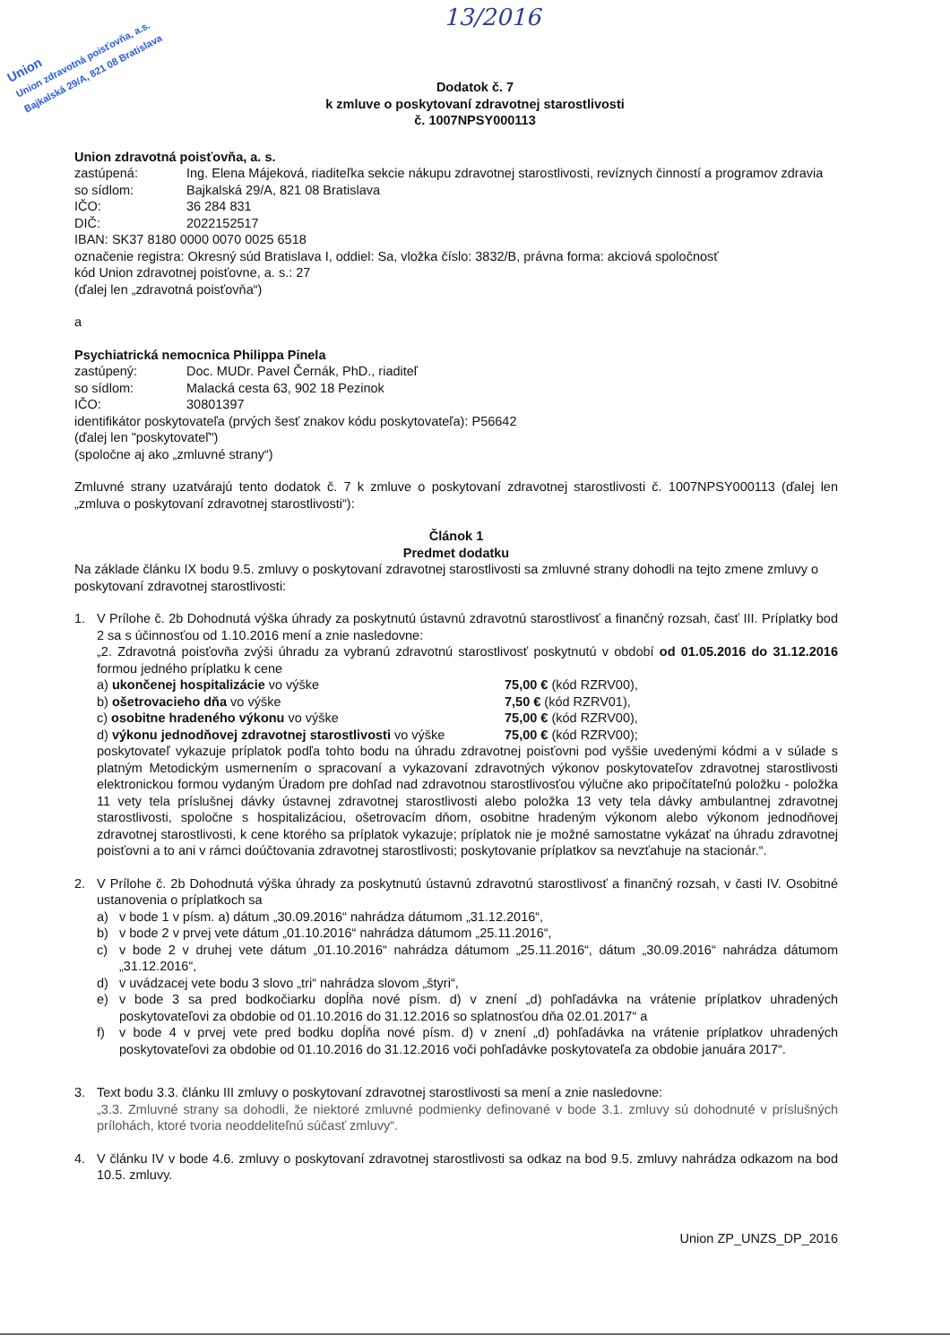13/2016
Union
Union zdravotná poisťovňa, a.s.
Bajkalská 29/A, 821 08 Bratislava
Dodatok č. 7
k zmluve o poskytovaní zdravotnej starostlivosti
č. 1007NPSY000113
Union zdravotná poisťovňa, a. s.
zastúpená: Ing. Elena Májeková, riaditeľka sekcie nákupu zdravotnej starostlivosti, revíznych činností a programov zdravia
so sídlom: Bajkalská 29/A, 821 08 Bratislava
IČO: 36 284 831
DIČ: 2022152517
IBAN: SK37 8180 0000 0070 0025 6518
označenie registra: Okresný súd Bratislava I, oddiel: Sa, vložka číslo: 3832/B, právna forma: akciová spoločnosť
kód Union zdravotnej poisťovne, a. s.: 27
(ďalej len „zdravotná poisťovňa“)
a
Psychiatrická nemocnica Philippa Pinela
zastúpený: Doc. MUDr. Pavel Černák, PhD., riaditeľ
so sídlom: Malacká cesta 63, 902 18 Pezinok
IČO: 30801397
identifikátor poskytovateľa (prvých šesť znakov kódu poskytovateľa): P56642
(ďalej len "poskytovateľ")
(spoločne aj ako „zmluvné strany“)
Zmluvné strany uzatvárajú tento dodatok č. 7 k zmluve o poskytovaní zdravotnej starostlivosti č. 1007NPSY000113 (ďalej len „zmluva o poskytovaní zdravotnej starostlivosti“):
Článok 1
Predmet dodatku
Na základe článku IX bodu 9.5. zmluvy o poskytovaní zdravotnej starostlivosti sa zmluvné strany dohodli na tejto zmene zmluvy o poskytovaní zdravotnej starostlivosti:
1. V Prílohe č. 2b Dohodnutá výška úhrady za poskytnutú ústavnú zdravotnú starostlivosť a finančný rozsah, časť III. Príplatky bod 2 sa s účinnosťou od 1.10.2016 mení a znie nasledovne:
„2. Zdravotná poisťovňa zvýši úhradu za vybranú zdravotnú starostlivosť poskytnutú v období od 01.05.2016 do 31.12.2016 formou jedného príplatku k cene
a) ukončenej hospitalizácie vo výške 75,00 € (kód RZRV00),
b) ošetrovacieho dňa vo výške 7,50 € (kód RZRV01),
c) osobitne hradeného výkonu vo výške 75,00 € (kód RZRV00),
d) výkonu jednodňovej zdravotnej starostlivosti vo výške 75,00 € (kód RZRV00);
poskytovateľ vykazuje príplatok podľa tohto bodu na úhradu zdravotnej poisťovni pod vyššie uvedenými kódmi a v súlade s platným Metodickým usmernením o spracovaní a vykazovaní zdravotných výkonov poskytovateľov zdravotnej starostlivosti elektronickou formou vydaným Úradom pre dohľad nad zdravotnou starostlivosťou výlučne ako pripočítateľnú položku - položka 11 vety tela príslušnej dávky ústavnej zdravotnej starostlivosti alebo položka 13 vety tela dávky ambulantnej zdravotnej starostlivosti, spoločne s hospitalizáciou, ošetrovacím dňom, osobitne hradeným výkonom alebo výkonom jednodňovej zdravotnej starostlivosti, k cene ktorého sa príplatok vykazuje; príplatok nie je možné samostatne vykázať na úhradu zdravotnej poisťovni a to ani v rámci doúčtovania zdravotnej starostlivosti; poskytovanie príplatkov sa nevzťahuje na stacionár.“.
2. V Prílohe č. 2b Dohodnutá výška úhrady za poskytnutú ústavnú zdravotnú starostlivosť a finančný rozsah, v časti IV. Osobitné ustanovenia o príplatkoch sa
a) v bode 1 v písm. a) dátum „30.09.2016“ nahrádza dátumom „31.12.2016“,
b) v bode 2 v prvej vete dátum „01.10.2016“ nahrádza dátumom „25.11.2016“,
c) v bode 2 v druhej vete dátum „01.10.2016“ nahrádza dátumom „25.11.2016“, dátum „30.09.2016“ nahrádza dátumom „31.12.2016“,
d) v uvádzacej vete bodu 3 slovo „tri“ nahrádza slovom „štyri“,
e) v bode 3 sa pred bodkočiarku dopĺňa nové písm. d) v znení „d) pohľadávka na vrátenie príplatkov uhradených poskytovateľovi za obdobie od 01.10.2016 do 31.12.2016 so splatnosťou dňa 02.01.2017“ a
f) v bode 4 v prvej vete pred bodku dopĺňa nové písm. d) v znení „d) pohľadávka na vrátenie príplatkov uhradených poskytovateľovi za obdobie od 01.10.2016 do 31.12.2016 voči pohľadávke poskytovateľa za obdobie januára 2017“.
3. Text bodu 3.3. článku III zmluvy o poskytovaní zdravotnej starostlivosti sa mení a znie nasledovne:
„3.3. Zmluvné strany sa dohodli, že niektoré zmluvné podmienky definované v bode 3.1. zmluvy sú dohodnuté v príslušných prílohách, ktoré tvoria neoddeliteľnú súčasť zmluvy“.
4. V článku IV v bode 4.6. zmluvy o poskytovaní zdravotnej starostlivosti sa odkaz na bod 9.5. zmluvy nahrádza odkazom na bod 10.5. zmluvy.
Union ZP_UNZS_DP_2016